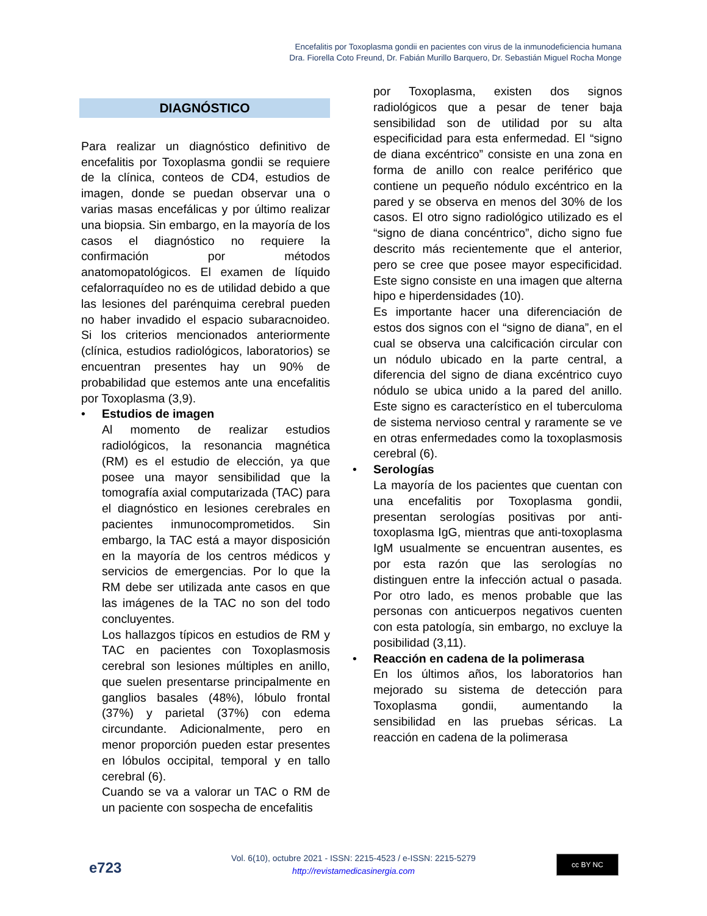Encefalitis por Toxoplasma gondii en pacientes con virus de la inmunodeficiencia humana
Dra. Fiorella Coto Freund, Dr. Fabián Murillo Barquero, Dr. Sebastián Miguel Rocha Monge
DIAGNÓSTICO
Para realizar un diagnóstico definitivo de encefalitis por Toxoplasma gondii se requiere de la clínica, conteos de CD4, estudios de imagen, donde se puedan observar una o varias masas encefálicas y por último realizar una biopsia. Sin embargo, en la mayoría de los casos el diagnóstico no requiere la confirmación por métodos anatomopatológicos. El examen de líquido cefalorraquídeo no es de utilidad debido a que las lesiones del parénquima cerebral pueden no haber invadido el espacio subaracnoideo. Si los criterios mencionados anteriormente (clínica, estudios radiológicos, laboratorios) se encuentran presentes hay un 90% de probabilidad que estemos ante una encefalitis por Toxoplasma (3,9).
• Estudios de imagen
Al momento de realizar estudios radiológicos, la resonancia magnética (RM) es el estudio de elección, ya que posee una mayor sensibilidad que la tomografía axial computarizada (TAC) para el diagnóstico en lesiones cerebrales en pacientes inmunocomprometidos. Sin embargo, la TAC está a mayor disposición en la mayoría de los centros médicos y servicios de emergencias. Por lo que la RM debe ser utilizada ante casos en que las imágenes de la TAC no son del todo concluyentes.
Los hallazgos típicos en estudios de RM y TAC en pacientes con Toxoplasmosis cerebral son lesiones múltiples en anillo, que suelen presentarse principalmente en ganglios basales (48%), lóbulo frontal (37%) y parietal (37%) con edema circundante. Adicionalmente, pero en menor proporción pueden estar presentes en lóbulos occipital, temporal y en tallo cerebral (6).
Cuando se va a valorar un TAC o RM de un paciente con sospecha de encefalitis
por Toxoplasma, existen dos signos radiológicos que a pesar de tener baja sensibilidad son de utilidad por su alta especificidad para esta enfermedad. El “signo de diana excéntrico” consiste en una zona en forma de anillo con realce periférico que contiene un pequeño nódulo excéntrico en la pared y se observa en menos del 30% de los casos. El otro signo radiológico utilizado es el “signo de diana concéntrico”, dicho signo fue descrito más recientemente que el anterior, pero se cree que posee mayor especificidad. Este signo consiste en una imagen que alterna hipo e hiperdensidades (10).
Es importante hacer una diferenciación de estos dos signos con el “signo de diana”, en el cual se observa una calcificación circular con un nódulo ubicado en la parte central, a diferencia del signo de diana excéntrico cuyo nódulo se ubica unido a la pared del anillo. Este signo es característico en el tuberculoma de sistema nervioso central y raramente se ve en otras enfermedades como la toxoplasmosis cerebral (6).
• Serologías
La mayoría de los pacientes que cuentan con una encefalitis por Toxoplasma gondii, presentan serologías positivas por anti-toxoplasma IgG, mientras que anti-toxoplasma IgM usualmente se encuentran ausentes, es por esta razón que las serologías no distinguen entre la infección actual o pasada. Por otro lado, es menos probable que las personas con anticuerpos negativos cuenten con esta patología, sin embargo, no excluye la posibilidad (3,11).
• Reacción en cadena de la polimerasa
En los últimos años, los laboratorios han mejorado su sistema de detección para Toxoplasma gondii, aumentando la sensibilidad en las pruebas séricas. La reacción en cadena de la polimerasa
e723
Vol. 6(10), octubre 2021 - ISSN: 2215-4523 / e-ISSN: 2215-5279
http://revistamedicasinergia.com
cc BY NC